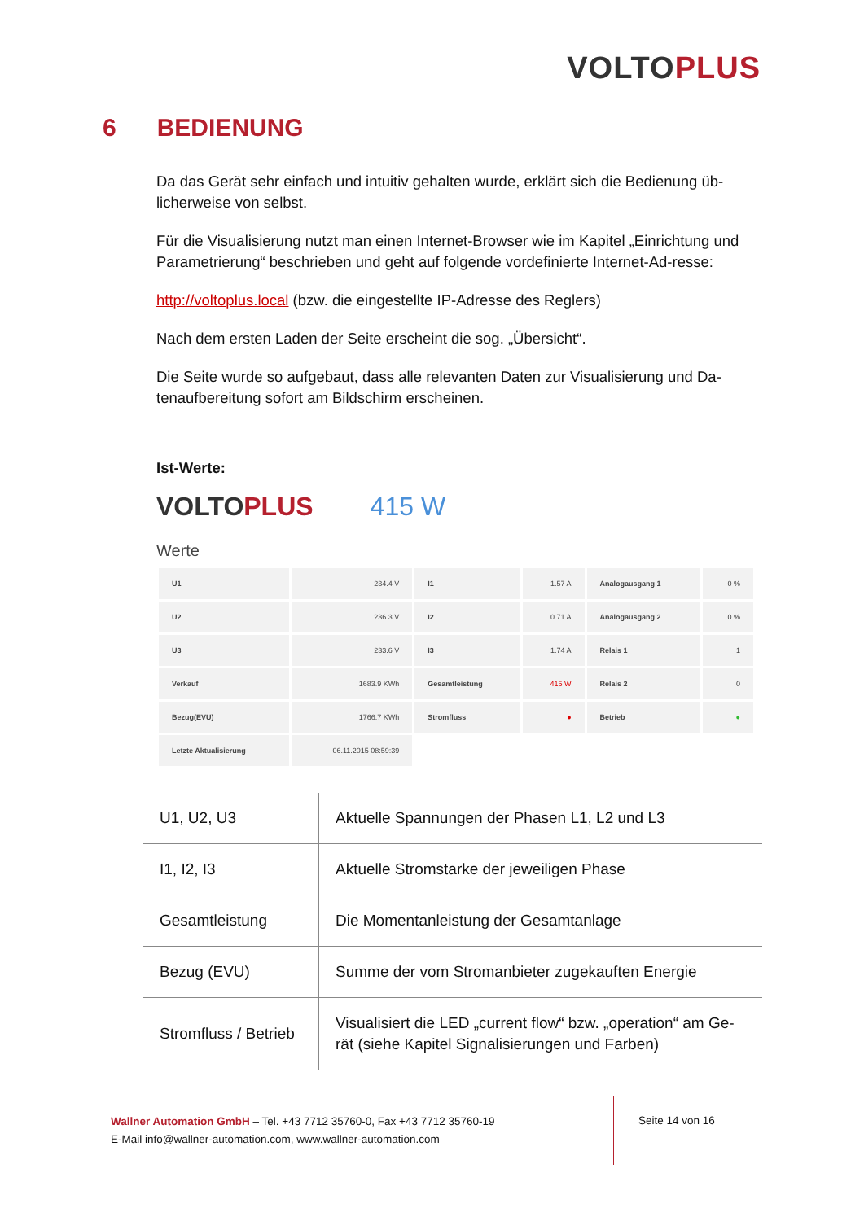VOLTO PLUS
6 BEDIENUNG
Da das Gerät sehr einfach und intuitiv gehalten wurde, erklärt sich die Bedienung üb-licherweise von selbst.
Für die Visualisierung nutzt man einen Internet-Browser wie im Kapitel „Einrichtung und Parametrierung“ beschrieben und geht auf folgende vordefinierte Internet-Ad-resse:
http://voltoplus.local (bzw. die eingestellte IP-Adresse des Reglers)
Nach dem ersten Laden der Seite erscheint die sog. „Übersicht“.
Die Seite wurde so aufgebaut, dass alle relevanten Daten zur Visualisierung und Da-tenaufbereitung sofort am Bildschirm erscheinen.
Ist-Werte:
VOLTO PLUS 415 W
Werte
| U1 | 234.4 V | I1 | 1.57 A | Analogausgang 1 | 0 % |
| U2 | 236.3 V | I2 | 0.71 A | Analogausgang 2 | 0 % |
| U3 | 233.6 V | I3 | 1.74 A | Relais 1 | 1 |
| Verkauf | 1683.9 KWh | Gesamtleistung | 415 W | Relais 2 | 0 |
| Bezug(EVU) | 1766.7 KWh | Stromfluss | ● | Betrieb | ● |
| Letzte Aktualisierung | 06.11.2015 08:59:39 | | | | |
| U1, U2, U3 | Aktuelle Spannungen der Phasen L1, L2 und L3 |
| I1, I2, I3 | Aktuelle Stromstarke der jeweiligen Phase |
| Gesamtleistung | Die Momentanleistung der Gesamtanlage |
| Bezug (EVU) | Summe der vom Stromanbieter zugekauften Energie |
| Stromfluss / Betrieb | Visualisiert die LED „current flow“ bzw. „operation“ am Ge-rät (siehe Kapitel Signalisierungen und Farben) |
Wallner Automation GmbH – Tel. +43 7712 35760-0, Fax +43 7712 35760-19
E-Mail info@wallner-automation.com, www.wallner-automation.com
Seite 14 von 16